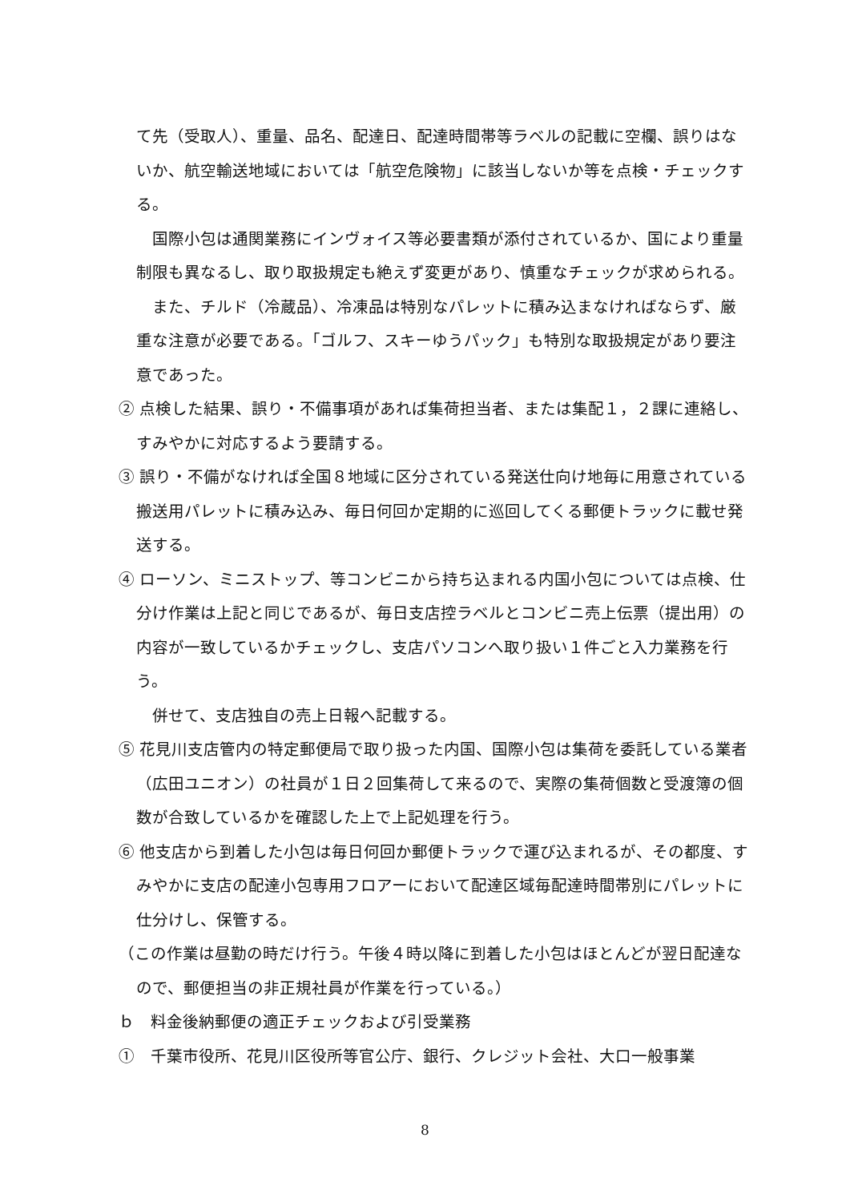て先（受取人）、重量、品名、配達日、配達時間帯等ラベルの記載に空欄、誤りはないか、航空輸送地域においては「航空危険物」に該当しないか等を点検・チェックする。
国際小包は通関業務にインヴォイス等必要書類が添付されているか、国により重量制限も異なるし、取り取扱規定も絶えず変更があり、慎重なチェックが求められる。
また、チルド（冷蔵品）、冷凍品は特別なパレットに積み込まなければならず、厳重な注意が必要である。「ゴルフ、スキーゆうパック」も特別な取扱規定があり要注意であった。
② 点検した結果、誤り・不備事項があれば集荷担当者、または集配１，２課に連絡し、すみやかに対応するよう要請する。
③ 誤り・不備がなければ全国８地域に区分されている発送仕向け地毎に用意されている搬送用パレットに積み込み、毎日何回か定期的に巡回してくる郵便トラックに載せ発送する。
④ ローソン、ミニストップ、等コンビニから持ち込まれる内国小包については点検、仕分け作業は上記と同じであるが、毎日支店控ラベルとコンビニ売上伝票（提出用）の内容が一致しているかチェックし、支店パソコンへ取り扱い１件ごと入力業務を行う。
併せて、支店独自の売上日報へ記載する。
⑤ 花見川支店管内の特定郵便局で取り扱った内国、国際小包は集荷を委託している業者（広田ユニオン）の社員が１日２回集荷して来るので、実際の集荷個数と受渡簿の個数が合致しているかを確認した上で上記処理を行う。
⑥ 他支店から到着した小包は毎日何回か郵便トラックで運び込まれるが、その都度、すみやかに支店の配達小包専用フロアーにおいて配達区域毎配達時間帯別にパレットに仕分けし、保管する。
（この作業は昼勤の時だけ行う。午後４時以降に到着した小包はほとんどが翌日配達なので、郵便担当の非正規社員が作業を行っている。）
ｂ　料金後納郵便の適正チェックおよび引受業務
①　千葉市役所、花見川区役所等官公庁、銀行、クレジット会社、大口一般事業
8